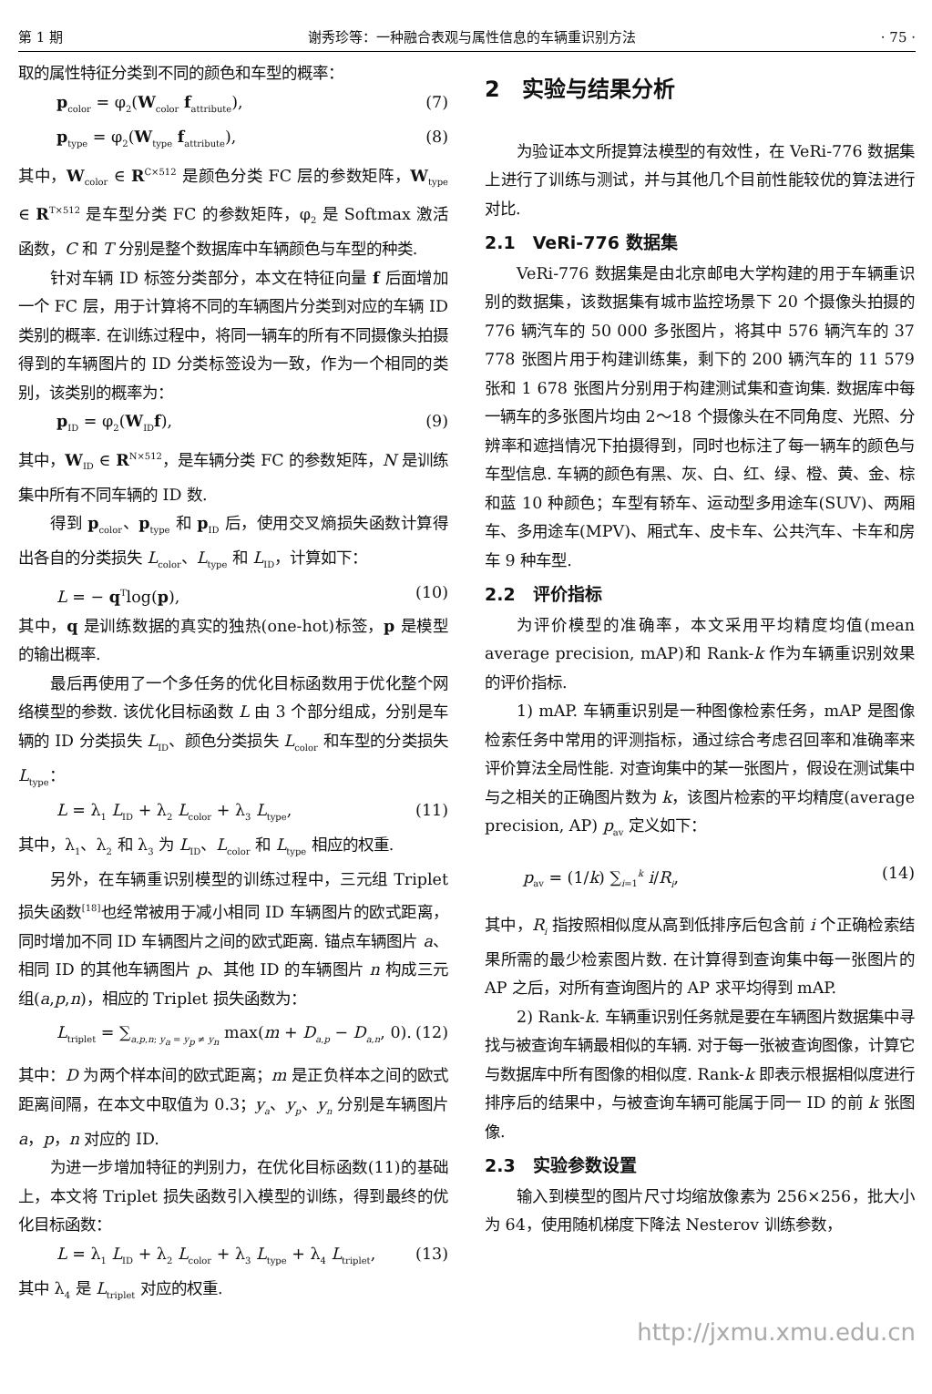第 1 期 谢秀珍等：一种融合表观与属性信息的车辆重识别方法 · 75 ·
取的属性特征分类到不同的颜色和车型的概率：
p<sub>color</sub> = φ<sub>2</sub>(W<sub>color</sub> f<sub>attribute</sub>), (7)
p<sub>type</sub> = φ<sub>2</sub>(W<sub>type</sub> f<sub>attribute</sub>), (8)
其中，W<sub>color</sub> ∈ R<sup>C×512</sup> 是颜色分类 FC 层的参数矩阵，W<sub>type</sub> ∈ R<sup>T×512</sup> 是车型分类 FC 的参数矩阵，φ<sub>2</sub> 是 Softmax 激活函数，C 和 T 分别是整个数据库中车辆颜色与车型的种类.
针对车辆 ID 标签分类部分，本文在特征向量 f 后面增加一个 FC 层，用于计算将不同的车辆图片分类到对应的车辆 ID 类别的概率. 在训练过程中，将同一辆车的所有不同摄像头拍摄得到的车辆图片的 ID 分类标签设为一致，作为一个相同的类别，该类别的概率为：
p<sub>ID</sub> = φ<sub>2</sub>(W<sub>ID</sub>f), (9)
其中，W<sub>ID</sub> ∈ R<sup>N×512</sup>，是车辆分类 FC 的参数矩阵，N 是训练集中所有不同车辆的 ID 数.
得到 p<sub>color</sub>、p<sub>type</sub> 和 p<sub>ID</sub> 后，使用交叉熵损失函数计算得出各自的分类损失 L<sub>color</sub>、L<sub>type</sub> 和 L<sub>ID</sub>，计算如下：
L = − q<sup>T</sup>log(p), (10)
其中，q 是训练数据的真实的独热(one-hot)标签，p 是模型的输出概率.
最后再使用了一个多任务的优化目标函数用于优化整个网络模型的参数. 该优化目标函数 L 由 3 个部分组成，分别是车辆的 ID 分类损失 L<sub>ID</sub>、颜色分类损失 L<sub>color</sub> 和车型的分类损失 L<sub>type</sub>：
L = λ<sub>1</sub> L<sub>ID</sub> + λ<sub>2</sub> L<sub>color</sub> + λ<sub>3</sub> L<sub>type</sub>, (11)
其中，λ<sub>1</sub>、λ<sub>2</sub> 和 λ<sub>3</sub> 为 L<sub>ID</sub>、L<sub>color</sub> 和 L<sub>type</sub> 相应的权重.
另外，在车辆重识别模型的训练过程中，三元组 Triplet 损失函数<sup>[18]</sup>也经常被用于减小相同 ID 车辆图片的欧式距离，同时增加不同 ID 车辆图片之间的欧式距离. 锚点车辆图片 a、相同 ID 的其他车辆图片 p、其他 ID 的车辆图片 n 构成三元组(a,p,n)，相应的 Triplet 损失函数为：
L<sub>triplet</sub> = ∑<sub>a,p,n; y<sub>a</sub> = y<sub>p</sub> ≠ y<sub>n</sub></sub> max(m + D<sub>a,p</sub> − D<sub>a,n</sub>, 0). (12)
其中：D 为两个样本间的欧式距离；m 是正负样本之间的欧式距离间隔，在本文中取值为 0.3；y<sub>a</sub>、y<sub>p</sub>、y<sub>n</sub> 分别是车辆图片 a，p，n 对应的 ID.
为进一步增加特征的判别力，在优化目标函数(11)的基础上，本文将 Triplet 损失函数引入模型的训练，得到最终的优化目标函数：
L = λ<sub>1</sub> L<sub>ID</sub> + λ<sub>2</sub> L<sub>color</sub> + λ<sub>3</sub> L<sub>type</sub> + λ<sub>4</sub> L<sub>triplet</sub>, (13)
其中 λ<sub>4</sub> 是 L<sub>triplet</sub> 对应的权重.
2　实验与结果分析
为验证本文所提算法模型的有效性，在 VeRi-776 数据集上进行了训练与测试，并与其他几个目前性能较优的算法进行对比.
2.1　VeRi-776 数据集
VeRi-776 数据集是由北京邮电大学构建的用于车辆重识别的数据集，该数据集有城市监控场景下 20 个摄像头拍摄的 776 辆汽车的 50 000 多张图片，将其中 576 辆汽车的 37 778 张图片用于构建训练集，剩下的 200 辆汽车的 11 579 张和 1 678 张图片分别用于构建测试集和查询集. 数据库中每一辆车的多张图片均由 2～18 个摄像头在不同角度、光照、分辨率和遮挡情况下拍摄得到，同时也标注了每一辆车的颜色与车型信息. 车辆的颜色有黑、灰、白、红、绿、橙、黄、金、棕和蓝 10 种颜色；车型有轿车、运动型多用途车(SUV)、两厢车、多用途车(MPV)、厢式车、皮卡车、公共汽车、卡车和房车 9 种车型.
2.2　评价指标
为评价模型的准确率，本文采用平均精度均值(mean average precision, mAP)和 Rank-k 作为车辆重识别效果的评价指标.
1) mAP. 车辆重识别是一种图像检索任务，mAP 是图像检索任务中常用的评测指标，通过综合考虑召回率和准确率来评价算法全局性能. 对查询集中的某一张图片，假设在测试集中与之相关的正确图片数为 k，该图片检索的平均精度(average precision, AP) p<sub>av</sub> 定义如下：
p<sub>av</sub> = (1/k) ∑<sub>i=1</sub><sup>k</sup> i/R<sub>i</sub>, (14)
其中，R<sub>i</sub> 指按照相似度从高到低排序后包含前 i 个正确检索结果所需的最少检索图片数. 在计算得到查询集中每一张图片的 AP 之后，对所有查询图片的 AP 求平均得到 mAP.
2) Rank-k. 车辆重识别任务就是要在车辆图片数据集中寻找与被查询车辆最相似的车辆. 对于每一张被查询图像，计算它与数据库中所有图像的相似度. Rank-k 即表示根据相似度进行排序后的结果中，与被查询车辆可能属于同一 ID 的前 k 张图像.
2.3　实验参数设置
输入到模型的图片尺寸均缩放像素为 256×256，批大小为 64，使用随机梯度下降法 Nesterov 训练参数，
http://jxmu.xmu.edu.cn